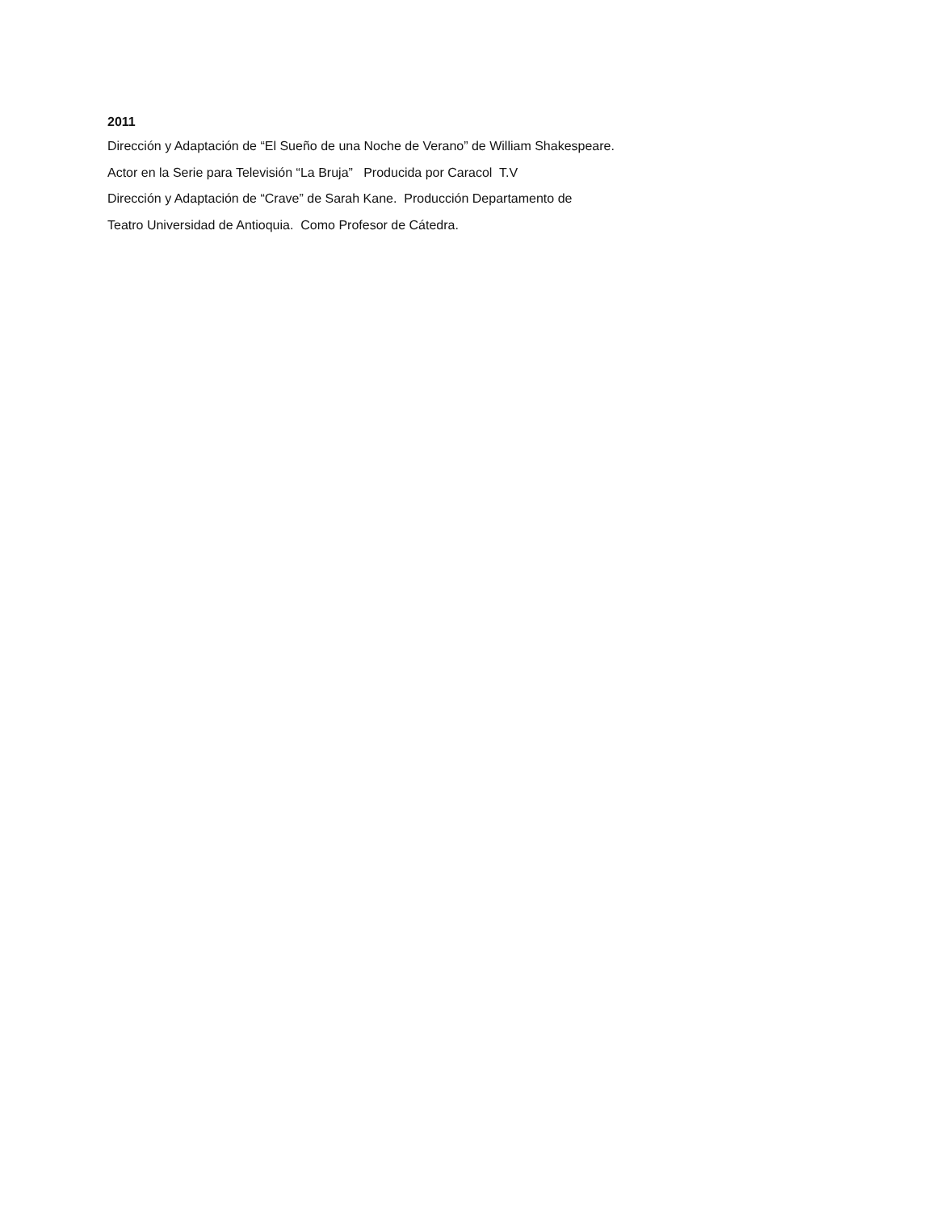2011
Dirección y Adaptación de “El Sueño de una Noche de Verano” de William Shakespeare.
Actor en la Serie para Televisión “La Bruja” Producida por Caracol T.V
Dirección y Adaptación de “Crave” de Sarah Kane. Producción Departamento de
Teatro Universidad de Antioquia. Como Profesor de Cátedra.